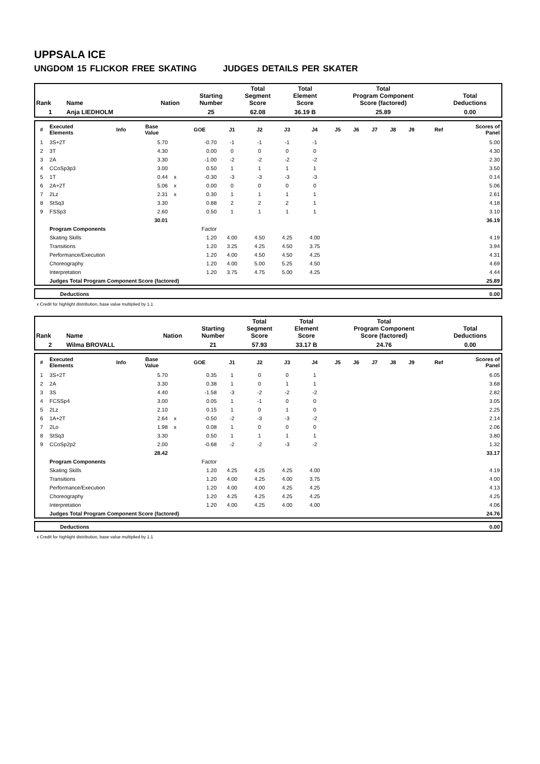UPPSALA ICE
UNGDOM 15 FLICKOR FREE SKATING JUDGES DETAILS PER SKATER
| Rank | Name | Nation | Starting Number | Total Segment Score | Total Element Score | Total Program Component Score (factored) | Total Deductions |
| 1 | Anja LIEDHOLM | | 25 | 62.08 | 36.19 B | 25.89 | 0.00 |
| # | Executed Elements | Info | Base Value | | GOE | J1 | J2 | J3 | J4 | J5 | J6 | J7 | J8 | J9 | Ref | Scores of Panel |
| --- | --- | --- | --- | --- | --- | --- | --- | --- | --- | --- | --- | --- | --- | --- | --- | --- |
| 1 | 3S+2T | | 5.70 | | -0.70 | -1 | -1 | -1 | -1 | | | | | | | 5.00 |
| 2 | 3T | | 4.30 | | 0.00 | 0 | 0 | 0 | 0 | | | | | | | 4.30 |
| 3 | 2A | | 3.30 | | -1.00 | -2 | -2 | -2 | -2 | | | | | | | 2.30 |
| 4 | CCoSp3p3 | | 3.00 | | 0.50 | 1 | 1 | 1 | 1 | | | | | | | 3.50 |
| 5 | 1T | | 0.44 | x | -0.30 | -3 | -3 | -3 | -3 | | | | | | | 0.14 |
| 6 | 2A+2T | | 5.06 | x | 0.00 | 0 | 0 | 0 | 0 | | | | | | | 5.06 |
| 7 | 2Lz | | 2.31 | x | 0.30 | 1 | 1 | 1 | 1 | | | | | | | 2.61 |
| 8 | StSq3 | | 3.30 | | 0.88 | 2 | 2 | 2 | 1 | | | | | | | 4.18 |
| 9 | FSSp3 | | 2.60 | | 0.50 | 1 | 1 | 1 | 1 | | | | | | | 3.10 |
| | | | 30.01 | | | | | | | | | | | | | 36.19 |
| | Program Components | | | | Factor | | | | | | | | | | | |
| | Skating Skills | | | | 1.20 | 4.00 | 4.50 | 4.25 | 4.00 | | | | | | | 4.19 |
| | Transitions | | | | 1.20 | 3.25 | 4.25 | 4.50 | 3.75 | | | | | | | 3.94 |
| | Performance/Execution | | | | 1.20 | 4.00 | 4.50 | 4.50 | 4.25 | | | | | | | 4.31 |
| | Choreography | | | | 1.20 | 4.00 | 5.00 | 5.25 | 4.50 | | | | | | | 4.69 |
| | Interpretation | | | | 1.20 | 3.75 | 4.75 | 5.00 | 4.25 | | | | | | | 4.44 |
| | Judges Total Program Component Score (factored) | | | | | | | | | | | | | | | 25.89 |
| | Deductions | 0.00 |
x Credit for highlight distribution, base value multiplied by 1.1
| Rank | Name | Nation | Starting Number | Total Segment Score | Total Element Score | Total Program Component Score (factored) | Total Deductions |
| 2 | Wilma BROVALL | | 21 | 57.93 | 33.17 B | 24.76 | 0.00 |
| # | Executed Elements | Info | Base Value | | GOE | J1 | J2 | J3 | J4 | J5 | J6 | J7 | J8 | J9 | Ref | Scores of Panel |
| --- | --- | --- | --- | --- | --- | --- | --- | --- | --- | --- | --- | --- | --- | --- | --- | --- |
| 1 | 3S+2T | | 5.70 | | 0.35 | 1 | 0 | 0 | 1 | | | | | | | 6.05 |
| 2 | 2A | | 3.30 | | 0.38 | 1 | 0 | 1 | 1 | | | | | | | 3.68 |
| 3 | 3S | | 4.40 | | -1.58 | -3 | -2 | -2 | -2 | | | | | | | 2.82 |
| 4 | FCSSp4 | | 3.00 | | 0.05 | 1 | -1 | 0 | 0 | | | | | | | 3.05 |
| 5 | 2Lz | | 2.10 | | 0.15 | 1 | 0 | 1 | 0 | | | | | | | 2.25 |
| 6 | 1A+2T | | 2.64 | x | -0.50 | -2 | -3 | -3 | -2 | | | | | | | 2.14 |
| 7 | 2Lo | | 1.98 | x | 0.08 | 1 | 0 | 0 | 0 | | | | | | | 2.06 |
| 8 | StSq3 | | 3.30 | | 0.50 | 1 | 1 | 1 | 1 | | | | | | | 3.80 |
| 9 | CCoSp2p2 | | 2.00 | | -0.68 | -2 | -2 | -3 | -2 | | | | | | | 1.32 |
| | | | 28.42 | | | | | | | | | | | | | 33.17 |
| | Program Components | | | | Factor | | | | | | | | | | | |
| | Skating Skills | | | | 1.20 | 4.25 | 4.25 | 4.25 | 4.00 | | | | | | | 4.19 |
| | Transitions | | | | 1.20 | 4.00 | 4.25 | 4.00 | 3.75 | | | | | | | 4.00 |
| | Performance/Execution | | | | 1.20 | 4.00 | 4.00 | 4.25 | 4.25 | | | | | | | 4.13 |
| | Choreography | | | | 1.20 | 4.25 | 4.25 | 4.25 | 4.25 | | | | | | | 4.25 |
| | Interpretation | | | | 1.20 | 4.00 | 4.25 | 4.00 | 4.00 | | | | | | | 4.06 |
| | Judges Total Program Component Score (factored) | | | | | | | | | | | | | | | 24.76 |
| | Deductions | 0.00 |
x Credit for highlight distribution, base value multiplied by 1.1